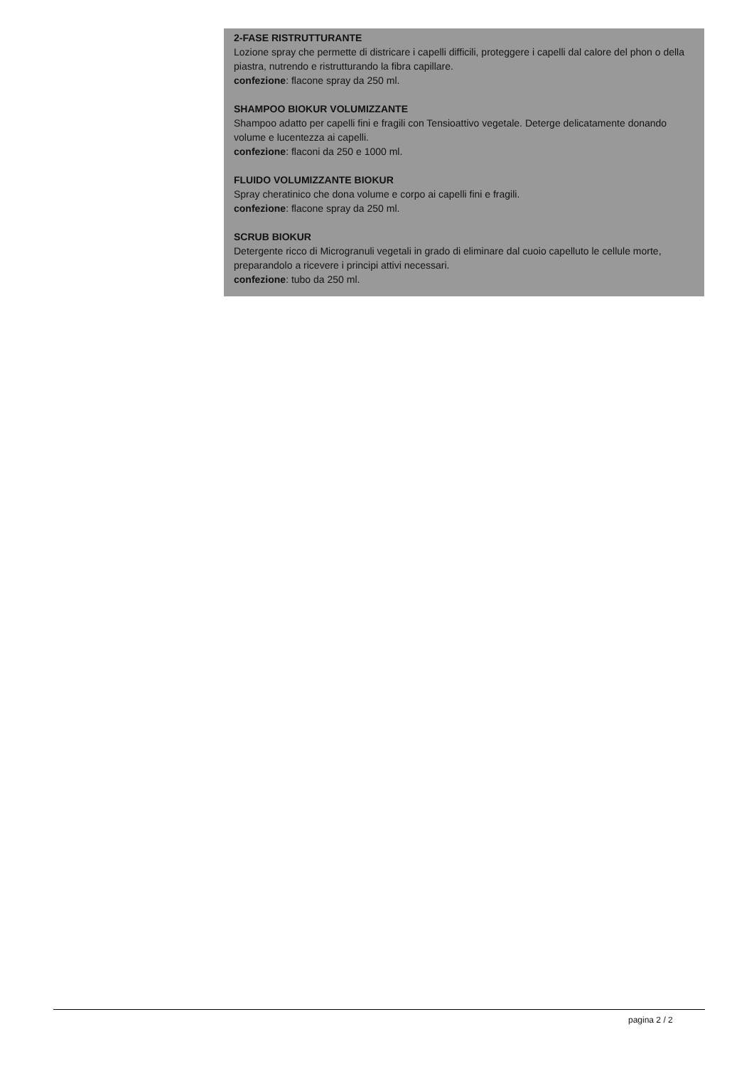2-FASE RISTRUTTURANTE
Lozione spray che permette di districare i capelli difficili, proteggere i capelli dal calore del phon o della piastra, nutrendo e ristrutturando la fibra capillare.
confezione: flacone spray da 250 ml.
SHAMPOO BIOKUR VOLUMIZZANTE
Shampoo adatto per capelli fini e fragili con Tensioattivo vegetale. Deterge delicatamente donando volume e lucentezza ai capelli.
confezione: flaconi da 250 e 1000 ml.
FLUIDO VOLUMIZZANTE BIOKUR
Spray cheratinico che dona volume e corpo ai capelli fini e fragili.
confezione: flacone spray da 250 ml.
SCRUB BIOKUR
Detergente ricco di Microgranuli vegetali in grado di eliminare dal cuoio capelluto le cellule morte, preparandolo a ricevere i principi attivi necessari.
confezione: tubo da 250 ml.
pagina 2 / 2